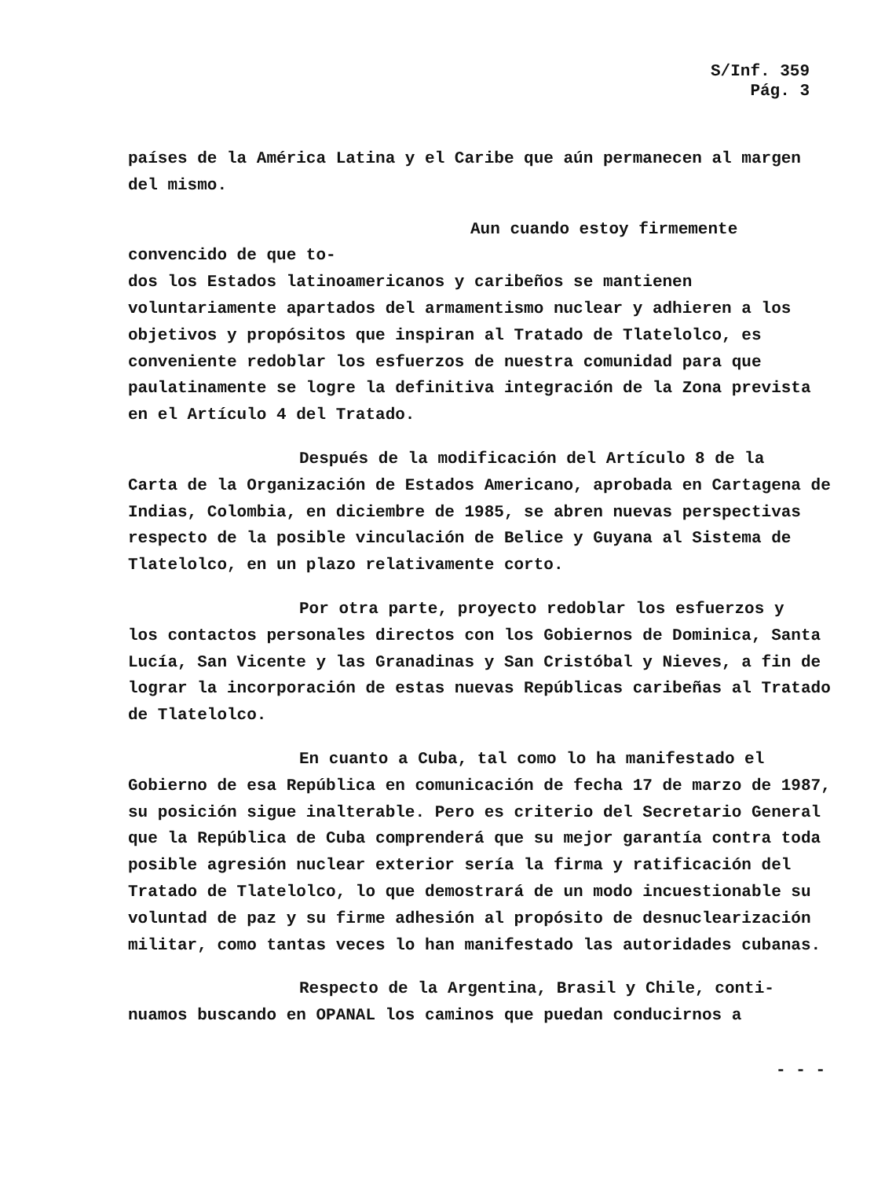S/Inf. 359
Pág. 3
países de la América Latina y el Caribe que aún permanecen al margen del mismo.
Aun cuando estoy firmemente convencido de que to-
dos los Estados latinoamericanos y caribeños se mantienen voluntariamente apartados del armamentismo nuclear y adhieren a los objetivos y propósitos que inspiran al Tratado de Tlatelolco, es conveniente redoblar los esfuerzos de nuestra comunidad para que paulatinamente se logre la definitiva integración de la Zona prevista en el Artículo 4 del Tratado.
Después de la modificación del Artículo 8 de la
Carta de la Organización de Estados Americano, aprobada en Cartagena de Indias, Colombia, en diciembre de 1985, se abren nuevas perspectivas respecto de la posible vinculación de Belice y Guyana al Sistema de Tlatelolco, en un plazo relativamente corto.
Por otra parte, proyecto redoblar los esfuerzos y
los contactos personales directos con los Gobiernos de Dominica, Santa Lucía, San Vicente y las Granadinas y San Cristóbal y Nieves, a fin de lograr la incorporación de estas nuevas Repúblicas caribeñas al Tratado de Tlatelolco.
En cuanto a Cuba, tal como lo ha manifestado el
Gobierno de esa República en comunicación de fecha 17 de marzo de 1987, su posición sigue inalterable. Pero es criterio del Secretario General que la República de Cuba comprenderá que su mejor garantía contra toda posible agresión nuclear exterior sería la firma y ratificación del Tratado de Tlatelolco, lo que demostrará de un modo incuestionable su voluntad de paz y su firme adhesión al propósito de desnuclearización militar, como tantas veces lo han manifestado las autoridades cubanas.
Respecto de la Argentina, Brasil y Chile, conti-
nuamos buscando en OPANAL los caminos que puedan conducirnos a
- - -